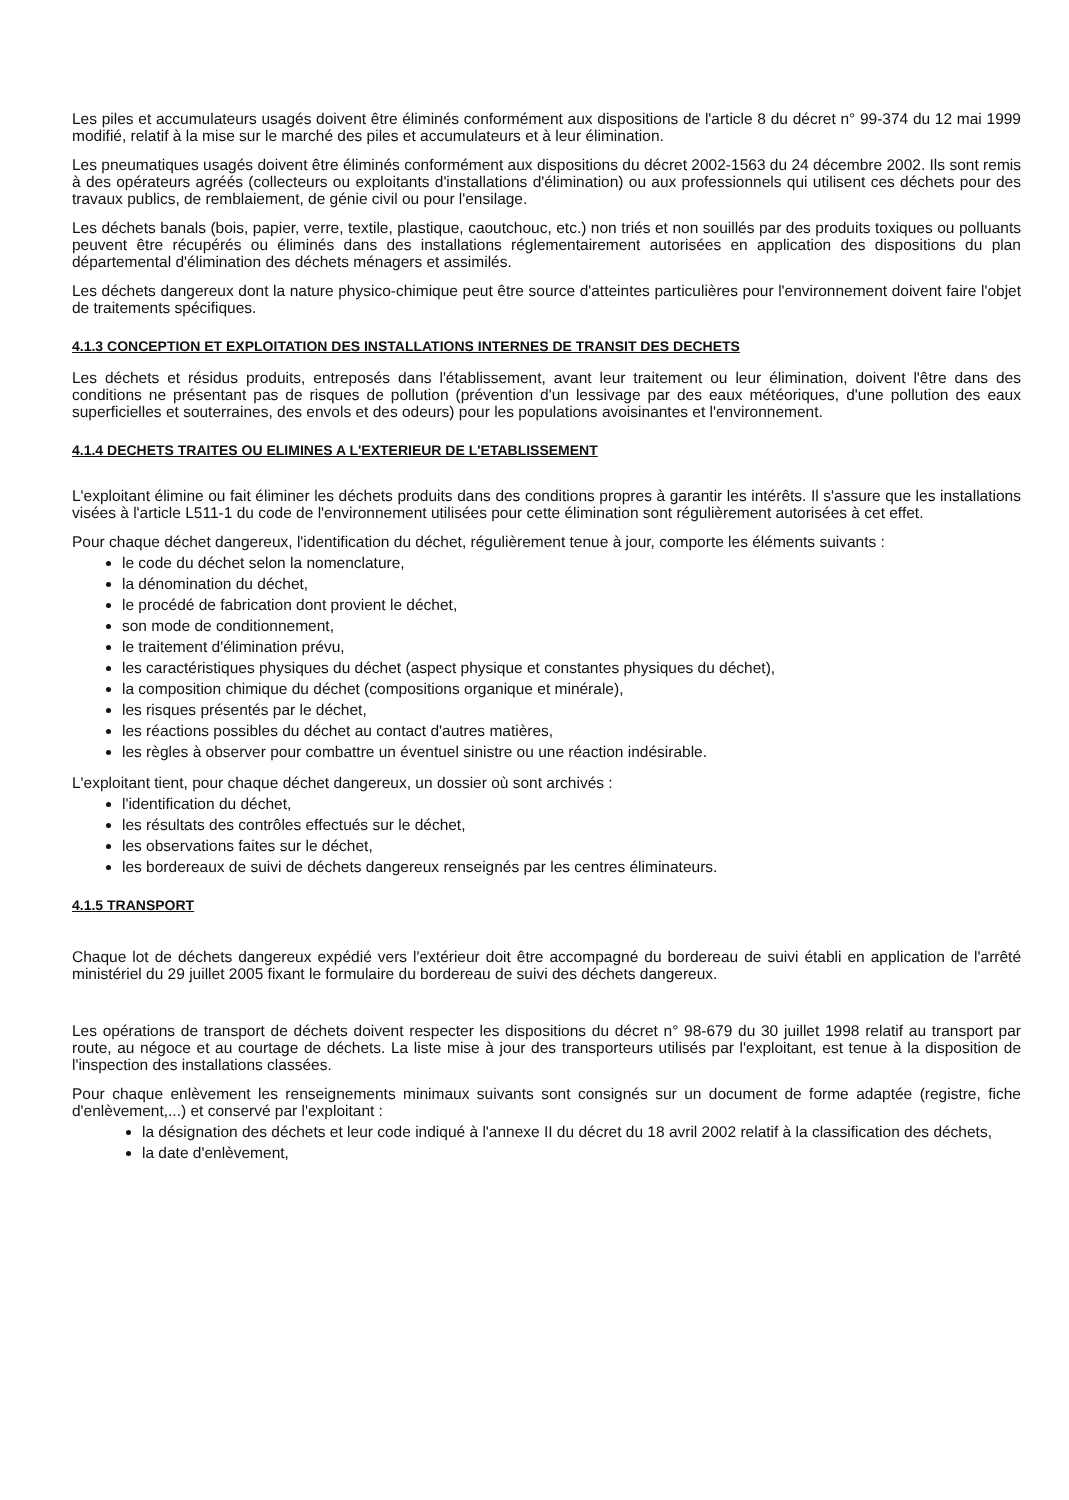Les piles et accumulateurs usagés doivent être éliminés conformément aux dispositions de l'article 8 du décret n° 99-374 du 12 mai 1999 modifié, relatif à la mise sur le marché des piles et accumulateurs et à leur élimination.
Les pneumatiques usagés doivent être éliminés conformément aux dispositions du décret 2002-1563 du 24 décembre 2002. Ils sont remis à des opérateurs agréés (collecteurs ou exploitants d'installations d'élimination) ou aux professionnels qui utilisent ces déchets pour des travaux publics, de remblaiement, de génie civil ou pour l'ensilage.
Les déchets banals (bois, papier, verre, textile, plastique, caoutchouc, etc.) non triés et non souillés par des produits toxiques ou polluants peuvent être récupérés ou éliminés dans des installations réglementairement autorisées en application des dispositions du plan départemental d'élimination des déchets ménagers et assimilés.
Les déchets dangereux dont la nature physico-chimique peut être source d'atteintes particulières pour l'environnement doivent faire l'objet de traitements spécifiques.
4.1.3 CONCEPTION ET EXPLOITATION DES INSTALLATIONS INTERNES DE TRANSIT DES DECHETS
Les déchets et résidus produits, entreposés dans l'établissement, avant leur traitement ou leur élimination, doivent l'être dans des conditions ne présentant pas de risques de pollution (prévention d'un lessivage par des eaux météoriques, d'une pollution des eaux superficielles et souterraines, des envols et des odeurs) pour les populations avoisinantes et l'environnement.
4.1.4 DECHETS TRAITES OU ELIMINES A L'EXTERIEUR DE L'ETABLISSEMENT
L'exploitant élimine ou fait éliminer les déchets produits dans des conditions propres à garantir les intérêts. Il s'assure que les installations visées à l'article L511-1 du code de l'environnement utilisées pour cette élimination sont régulièrement autorisées à cet effet.
Pour chaque déchet dangereux, l'identification du déchet, régulièrement tenue à jour, comporte les éléments suivants :
le code du déchet selon la nomenclature,
la dénomination du déchet,
le procédé de fabrication dont provient le déchet,
son mode de conditionnement,
le traitement d'élimination prévu,
les caractéristiques physiques du déchet (aspect physique et constantes physiques du déchet),
la composition chimique du déchet (compositions organique et minérale),
les risques présentés par le déchet,
les réactions possibles du déchet au contact d'autres matières,
les règles à observer pour combattre un éventuel sinistre ou une réaction indésirable.
L'exploitant tient, pour chaque déchet dangereux, un dossier où sont archivés :
l'identification du déchet,
les résultats des contrôles effectués sur le déchet,
les observations faites sur le déchet,
les bordereaux de suivi de déchets dangereux renseignés par les centres éliminateurs.
4.1.5 TRANSPORT
Chaque lot de déchets dangereux expédié vers l'extérieur doit être accompagné du bordereau de suivi établi en application de l'arrêté ministériel du 29 juillet 2005 fixant le formulaire du bordereau de suivi des déchets dangereux.
Les opérations de transport de déchets doivent respecter les dispositions du décret n° 98-679 du 30 juillet 1998 relatif au transport par route, au négoce et au courtage de déchets. La liste mise à jour des transporteurs utilisés par l'exploitant, est tenue à la disposition de l'inspection des installations classées.
Pour chaque enlèvement les renseignements minimaux suivants sont consignés sur un document de forme adaptée (registre, fiche d'enlèvement,...) et conservé par l'exploitant :
la désignation des déchets et leur code indiqué à l'annexe II du décret du 18 avril 2002 relatif à la classification des déchets,
la date d'enlèvement,